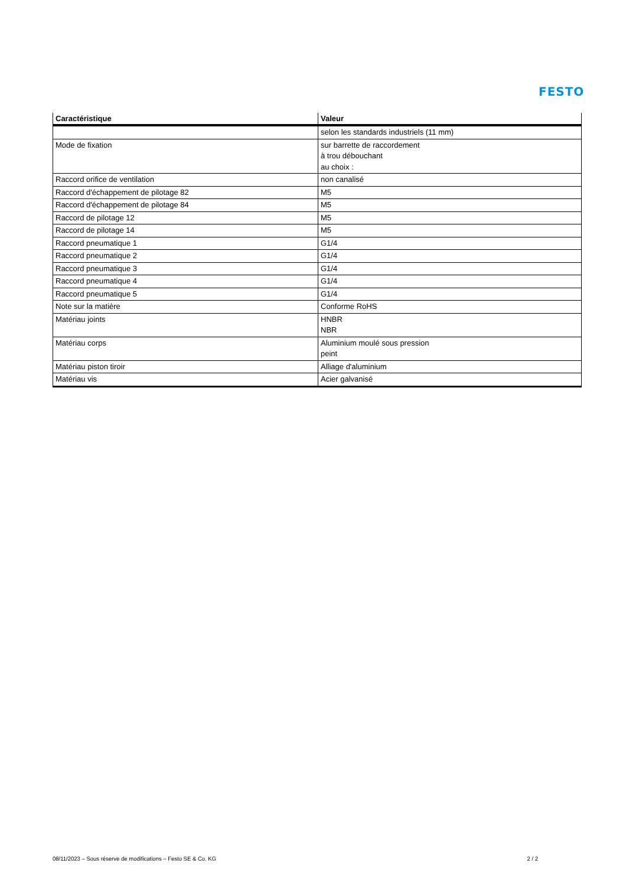FESTO
| Caractéristique | Valeur |
| --- | --- |
| | selon les standards industriels (11 mm) |
| Mode de fixation | sur barrette de raccordement à trou débouchant au choix : |
| Raccord orifice de ventilation | non canalisé |
| Raccord d'échappement de pilotage 82 | M5 |
| Raccord d'échappement de pilotage 84 | M5 |
| Raccord de pilotage 12 | M5 |
| Raccord de pilotage 14 | M5 |
| Raccord pneumatique 1 | G1/4 |
| Raccord pneumatique 2 | G1/4 |
| Raccord pneumatique 3 | G1/4 |
| Raccord pneumatique 4 | G1/4 |
| Raccord pneumatique 5 | G1/4 |
| Note sur la matière | Conforme RoHS |
| Matériau joints | HNBR NBR |
| Matériau corps | Aluminium moulé sous pression peint |
| Matériau piston tiroir | Alliage d'aluminium |
| Matériau vis | Acier galvanisé |
08/11/2023 – Sous réserve de modifications – Festo SE & Co. KG 2 / 2